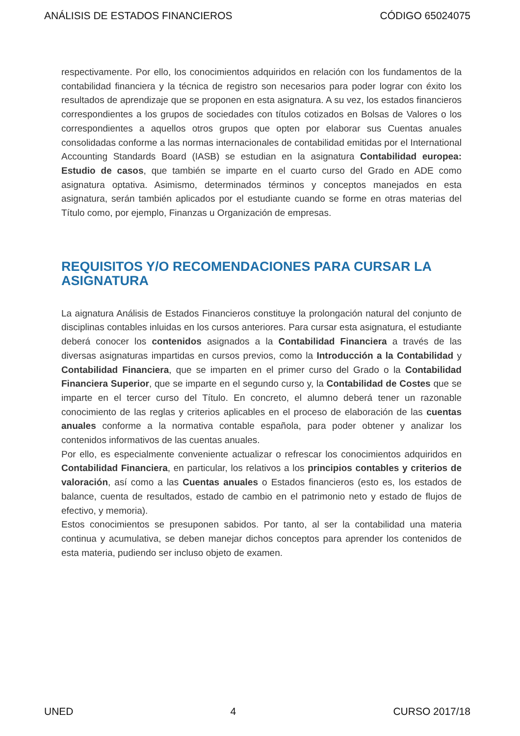ANÁLISIS DE ESTADOS FINANCIEROS CÓDIGO 65024075
respectivamente. Por ello, los conocimientos adquiridos en relación con los fundamentos de la contabilidad financiera y la técnica de registro son necesarios para poder lograr con éxito los resultados de aprendizaje que se proponen en esta asignatura. A su vez, los estados financieros correspondientes a los grupos de sociedades con títulos cotizados en Bolsas de Valores o los correspondientes a aquellos otros grupos que opten por elaborar sus Cuentas anuales consolidadas conforme a las normas internacionales de contabilidad emitidas por el International Accounting Standards Board (IASB) se estudian en la asignatura Contabilidad europea: Estudio de casos, que también se imparte en el cuarto curso del Grado en ADE como asignatura optativa. Asimismo, determinados términos y conceptos manejados en esta asignatura, serán también aplicados por el estudiante cuando se forme en otras materias del Título como, por ejemplo, Finanzas u Organización de empresas.
REQUISITOS Y/O RECOMENDACIONES PARA CURSAR LA ASIGNATURA
La aignatura Análisis de Estados Financieros constituye la prolongación natural del conjunto de disciplinas contables inluidas en los cursos anteriores. Para cursar esta asignatura, el estudiante deberá conocer los contenidos asignados a la Contabilidad Financiera a través de las diversas asignaturas impartidas en cursos previos, como la Introducción a la Contabilidad y Contabilidad Financiera, que se imparten en el primer curso del Grado o la Contabilidad Financiera Superior, que se imparte en el segundo curso y, la Contabilidad de Costes que se imparte en el tercer curso del Título. En concreto, el alumno deberá tener un razonable conocimiento de las reglas y criterios aplicables en el proceso de elaboración de las cuentas anuales conforme a la normativa contable española, para poder obtener y analizar los contenidos informativos de las cuentas anuales.
Por ello, es especialmente conveniente actualizar o refrescar los conocimientos adquiridos en Contabilidad Financiera, en particular, los relativos a los principios contables y criterios de valoración, así como a las Cuentas anuales o Estados financieros (esto es, los estados de balance, cuenta de resultados, estado de cambio en el patrimonio neto y estado de flujos de efectivo, y memoria).
Estos conocimientos se presuponen sabidos. Por tanto, al ser la contabilidad una materia continua y acumulativa, se deben manejar dichos conceptos para aprender los contenidos de esta materia, pudiendo ser incluso objeto de examen.
UNED 4 CURSO 2017/18